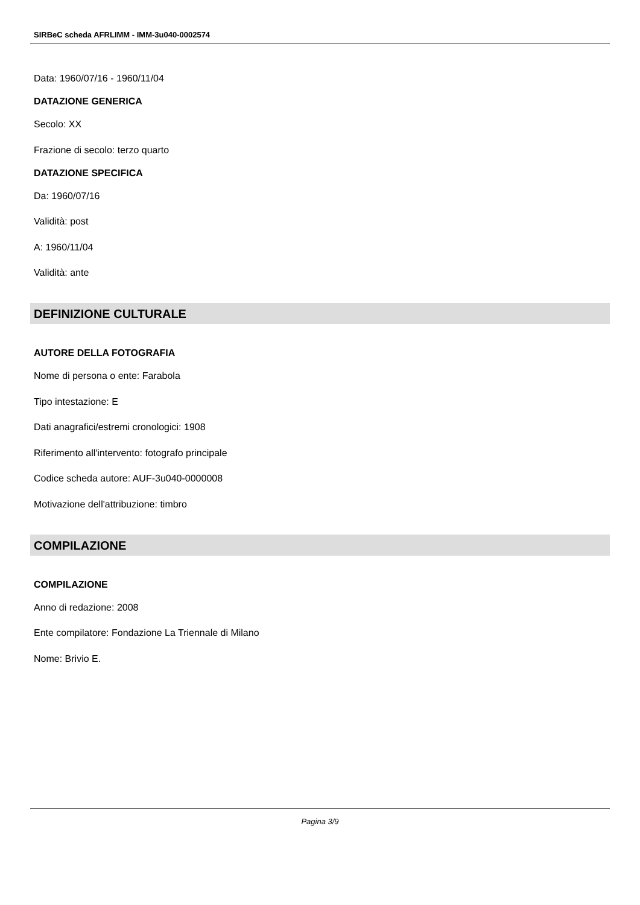SIRBeC scheda AFRLIMM - IMM-3u040-0002574
Data: 1960/07/16 - 1960/11/04
DATAZIONE GENERICA
Secolo: XX
Frazione di secolo: terzo quarto
DATAZIONE SPECIFICA
Da: 1960/07/16
Validità: post
A: 1960/11/04
Validità: ante
DEFINIZIONE CULTURALE
AUTORE DELLA FOTOGRAFIA
Nome di persona o ente: Farabola
Tipo intestazione: E
Dati anagrafici/estremi cronologici: 1908
Riferimento all'intervento: fotografo principale
Codice scheda autore: AUF-3u040-0000008
Motivazione dell'attribuzione: timbro
COMPILAZIONE
COMPILAZIONE
Anno di redazione: 2008
Ente compilatore: Fondazione La Triennale di Milano
Nome: Brivio E.
Pagina 3/9